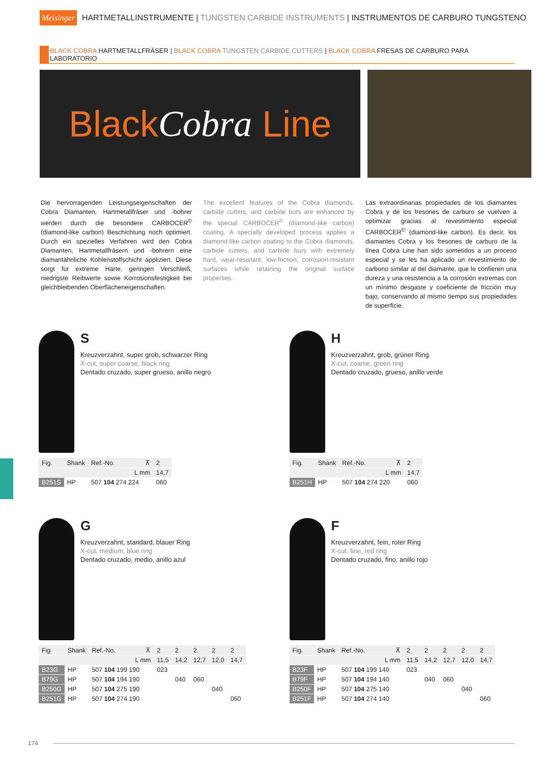Meisinger HARTMETALLINSTRUMENTE | TUNGSTEN CARBIDE INSTRUMENTS | INSTRUMENTOS DE CARBURO TUNGSTENO
BLACK COBRA HARTMETALLFRÄSER | BLACK COBRA TUNGSTEN CARBIDE CUTTERS | BLACK COBRA FRESAS DE CARBURO PARA LABORATORIO
Black Cobra Line
Die hervorragenden Leistungseigenschaften der Cobra Diamanten, Hartmetallfräser und -bohrer werden durch die besondere CARBOCER<sup>©</sup> (diamond-like carbon) Beschichtung noch optimiert. Durch ein spezielles Verfahren wird den Cobra Diamanten, Hartmetallfräsern und -bohrern eine diamantähnliche Kohlenstoffschicht appliziert. Diese sorgt für extreme Härte, geringen Verschleiß, niedrigste Reibwerte sowie Korrosionsfestigkeit bei gleichbleibenden Oberflächeneigenschaften.
The excellent features of the Cobra diamonds, carbide cutters, and carbide burs are enhanced by the special CARBOCER<sup>©</sup> (diamond-like carbon) coating. A specially developed process applies a diamond-like carbon coating to the Cobra diamonds, carbide cutters, and carbide burs with extremely hard, wear-resistant, low-friction, corrosion-resistant surfaces while retaining the original surface properties.
Las extraordinarias propiedades de los diamantes Cobra y de los fresones de carburo se vuelven a optimizar gracias al revestimiento especial CARBOCER<sup>©</sup> (diamond-like carbon). Es decir, los diamantes Cobra y los fresones de carburo de la línea Cobra Line han sido sometidos a un proceso especial y se les ha aplicado un revestimiento de carbono similar al del diamante, que le confieren una dureza y una resistencia a la corrosión extremas con un mínimo desgaste y coeficiente de fricción muy bajo, conservando al mismo tiempo sus propiedades de superficie.
S
Kreuzverzahnt, super grob, schwarzer Ring
X-cut, super coarse, black ring
Dentado cruzado, super grueso, anillo negro
| Fig. | Shank | Ref.-No. | ⊼ | 2 |
| L mm | | | | 14,7 |
| B251S | HP | 507 104 274 224 | | 060 |
H
Kreuzverzahnt, grob, grüner Ring
X-cut, coarse, green ring
Dentado cruzado, grueso, anillo verde
| Fig. | Shank | Ref.-No. | ⊼ | 2 |
| L mm | | | | 14,7 |
| B251H | HP | 507 104 274 220 | | 060 |
G
Kreuzverzahnt, standard, blauer Ring
X-cut, medium, blue ring
Dentado cruzado, medio, anillo azul
| Fig | Shank | Ref.-No. | ⊼ | 2 | 2 | 2 | 2 | 2 |
| L mm | | | | 11,5 | 14,2 | 12,7 | 12,0 | 14,7 |
| B23G | HP | 507 104 199 190 | | 023 | | | | |
| B79G | HP | 507 104 194 190 | | | 040 | 060 | | |
| B250G | HP | 507 104 275 190 | | | | | 040 | |
| B251G | HP | 507 104 274 190 | | | | | | 060 |
F
Kreuzverzahnt, fein, roter Ring
X-cut, fine, red ring
Dentado cruzado, fino, anillo rojo
| Fig. | Shank | Ref.-No. | ⊼ | 2 | 2 | 2 | 2 | 2 |
| L mm | | | | 11,5 | 14,2 | 12,7 | 12,0 | 14,7 |
| B23F | HP | 507 104 199 140 | | 023 | | | | |
| B79F | HP | 507 104 194 140 | | | 040 | 060 | | |
| B250F | HP | 507 104 275 140 | | | | | 040 | |
| B251F | HP | 507 104 274 140 | | | | | | 060 |
174